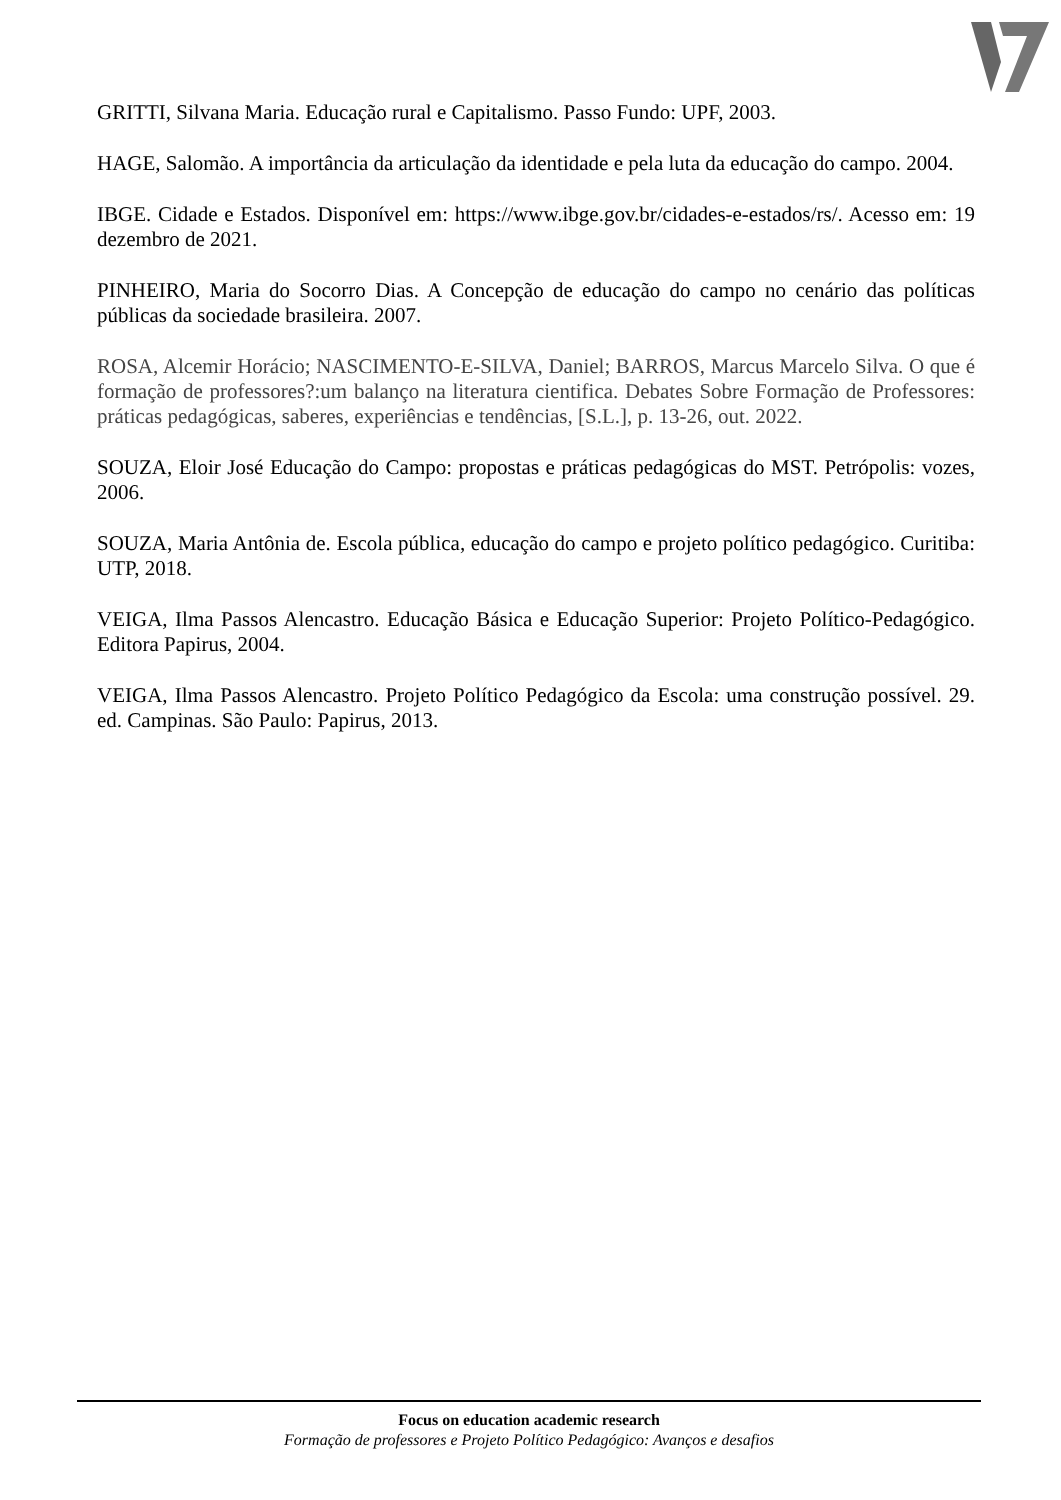GRITTI, Silvana Maria. Educação rural e Capitalismo. Passo Fundo: UPF, 2003.
HAGE, Salomão. A importância da articulação da identidade e pela luta da educação do campo. 2004.
IBGE. Cidade e Estados. Disponível em: https://www.ibge.gov.br/cidades-e-estados/rs/. Acesso em: 19 dezembro de 2021.
PINHEIRO, Maria do Socorro Dias. A Concepção de educação do campo no cenário das políticas públicas da sociedade brasileira. 2007.
ROSA, Alcemir Horácio; NASCIMENTO-E-SILVA, Daniel; BARROS, Marcus Marcelo Silva. O que é formação de professores?:um balanço na literatura cientifica. Debates Sobre Formação de Professores: práticas pedagógicas, saberes, experiências e tendências, [S.L.], p. 13-26, out. 2022.
SOUZA, Eloir José Educação do Campo: propostas e práticas pedagógicas do MST. Petrópolis: vozes, 2006.
SOUZA, Maria Antônia de. Escola pública, educação do campo e projeto político pedagógico. Curitiba: UTP, 2018.
VEIGA, Ilma Passos Alencastro. Educação Básica e Educação Superior: Projeto Político-Pedagógico. Editora Papirus, 2004.
VEIGA, Ilma Passos Alencastro. Projeto Político Pedagógico da Escola: uma construção possível. 29. ed. Campinas. São Paulo: Papirus, 2013.
Focus on education academic research
Formação de professores e Projeto Político Pedagógico: Avanços e desafios